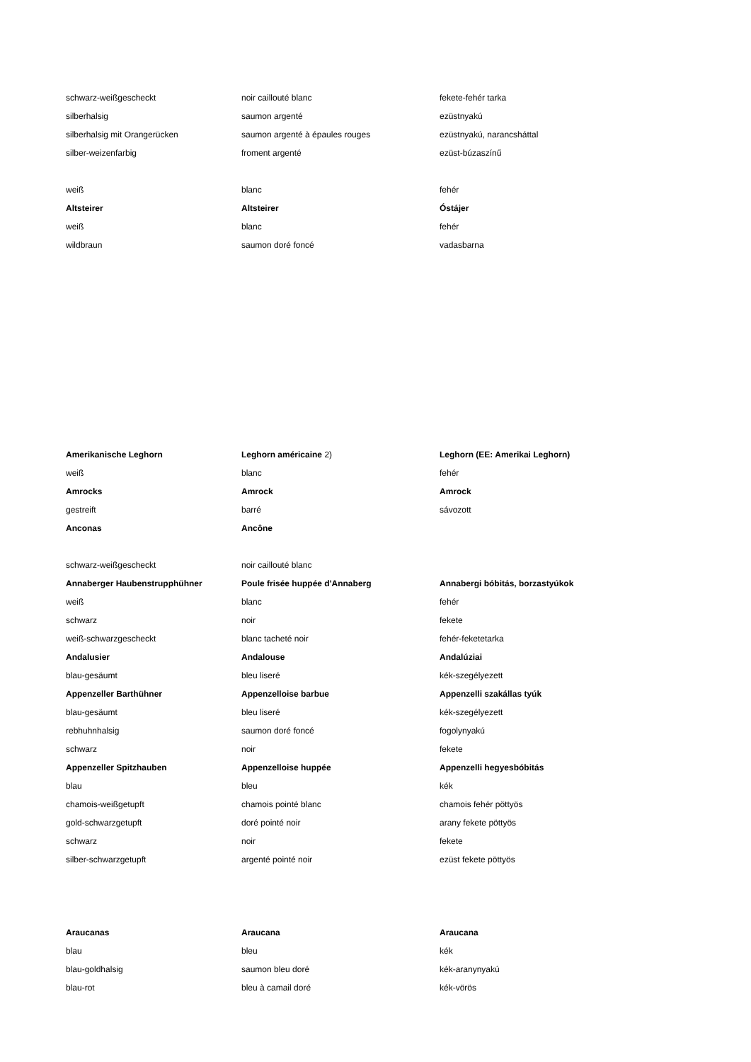| schwarz-weißgescheckt | noir caillouté blanc | fekete-fehér tarka |
| silberhalsig | saumon argenté | ezüstnyakú |
| silberhalsig mit Orangerücken | saumon argenté à épaules rouges | ezüstnyakú, narancsháttal |
| silber-weizenfarbig | froment argenté | ezüst-búzaszínű |
| weiß | blanc | fehér |
| Altsteirer | Altsteirer | Óstájer |
| weiß | blanc | fehér |
| wildbraun | saumon doré foncé | vadasbarna |
| Amerikanische Leghorn | Leghorn américaine 2) | Leghorn (EE: Amerikai Leghorn) |
| weiß | blanc | fehér |
| Amrocks | Amrock | Amrock |
| gestreift | barré | sávozott |
| Anconas | Ancône | |
| schwarz-weißgescheckt | noir caillouté blanc | |
| Annaberger Haubenstrupphühner | Poule frisée huppée d'Annaberg | Annabergi bóbitás, borzastyúkok |
| weiß | blanc | fehér |
| schwarz | noir | fekete |
| weiß-schwarzgescheckt | blanc tacheté noir | fehér-feketetarka |
| Andalusier | Andalouse | Andalúziai |
| blau-gesäumt | bleu liseré | kék-szegélyezett |
| Appenzeller Barthühner | Appenzelloise barbue | Appenzelli szakállas tyúk |
| blau-gesäumt | bleu liseré | kék-szegélyezett |
| rebhuhnhalsig | saumon doré foncé | fogolynyakú |
| schwarz | noir | fekete |
| Appenzeller Spitzhauben | Appenzelloise huppée | Appenzelli hegyesbóbitás |
| blau | bleu | kék |
| chamois-weißgetupft | chamois pointé blanc | chamois fehér pöttyös |
| gold-schwarzgetupft | doré pointé noir | arany fekete pöttyös |
| schwarz | noir | fekete |
| silber-schwarzgetupft | argenté pointé noir | ezüst fekete pöttyös |
| Araucanas | Araucana | Araucana |
| blau | bleu | kék |
| blau-goldhalsig | saumon bleu doré | kék-aranynyakú |
| blau-rot | bleu à camail doré | kék-vörös |